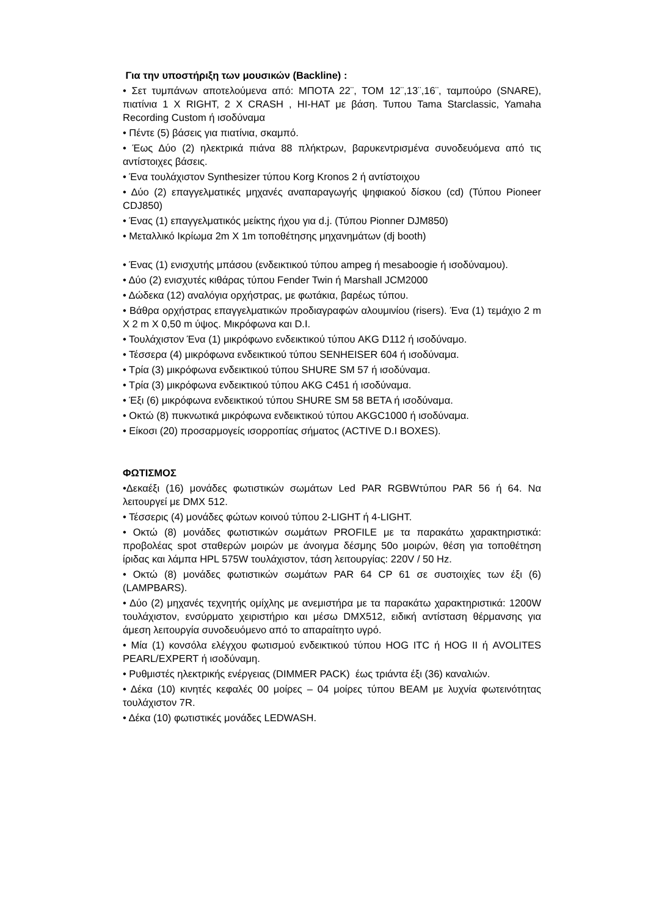Για την υποστήριξη των μουσικών (Backline) :
• Σετ τυμπάνων αποτελούμενα από: ΜΠΟΤΑ 22¨, ΤΟΜ 12¨,13¨,16¨, ταμπούρο (SNARE), πιατίνια 1 Χ RIGHT, 2 X CRASH , HI-HAT με βάση. Τυπου Tama Starclassic, Yamaha Recording Custom ή ισοδύναμα
• Πέντε (5) βάσεις για πιατίνια, σκαμπό.
• Έως Δύο (2) ηλεκτρικά πιάνα 88 πλήκτρων, βαρυκεντρισμένα συνοδευόμενα από τις αντίστοιχες βάσεις.
• Ένα τουλάχιστον Synthesizer τύπου Korg Kronos 2 ή αντίστοιχου
• Δύο (2) επαγγελματικές μηχανές αναπαραγωγής ψηφιακού δίσκου (cd) (Τύπου Pioneer CDJ850)
• Ένας (1) επαγγελματικός μείκτης ήχου για d.j. (Τύπου Pionner DJM850)
• Μεταλλικό Ικρίωμα 2m X 1m τοποθέτησης μηχανημάτων (dj booth)
• Ένας (1) ενισχυτής μπάσου (ενδεικτικού τύπου ampeg ή mesaboogie ή ισοδύναμου).
• Δύο (2) ενισχυτές κιθάρας τύπου Fender Twin ή Marshall JCM2000
• Δώδεκα (12) αναλόγια ορχήστρας, με φωτάκια, βαρέως τύπου.
• Βάθρα ορχήστρας επαγγελματικών προδιαγραφών αλουμινίου (risers). Ένα (1) τεμάχιο 2 m X 2 m X 0,50 m ύψος. Μικρόφωνα και D.I.
• Τουλάχιστον Ένα (1) μικρόφωνο ενδεικτικού τύπου AKG D112 ή ισοδύναμο.
• Τέσσερα (4) μικρόφωνα ενδεικτικού τύπου SENHEISER 604 ή ισοδύναμα.
• Τρία (3) μικρόφωνα ενδεικτικού τύπου SHURE SM 57 ή ισοδύναμα.
• Τρία (3) μικρόφωνα ενδεικτικού τύπου AKG C451 ή ισοδύναμα.
• Έξι (6) μικρόφωνα ενδεικτικού τύπου SHURE SM 58 BETA ή ισοδύναμα.
• Οκτώ (8) πυκνωτικά μικρόφωνα ενδεικτικού τύπου AKGC1000 ή ισοδύναμα.
• Είκοσι (20) προσαρμογείς ισορροπίας σήματος (ACTIVE D.I BOXES).
ΦΩΤΙΣΜΟΣ
•Δεκαέξι (16) μονάδες φωτιστικών σωμάτων Led PAR RGBWτύπου PAR 56 ή 64. Να λειτουργεί με DMX 512.
• Τέσσερις (4) μονάδες φώτων κοινού τύπου 2-LIGHT ή 4-LIGHT.
• Οκτώ (8) μονάδες φωτιστικών σωμάτων PROFILE με τα παρακάτω χαρακτηριστικά: προβολέας spot σταθερών μοιρών με άνοιγμα δέσμης 50ο μοιρών, θέση για τοποθέτηση ίριδας και λάμπα HPL 575W τουλάχιστον, τάση λειτουργίας: 220V / 50 Hz.
• Οκτώ (8) μονάδες φωτιστικών σωμάτων PAR 64 CP 61 σε συστοιχίες των έξι (6) (LAMPBARS).
• Δύο (2) μηχανές τεχνητής ομίχλης με ανεμιστήρα με τα παρακάτω χαρακτηριστικά: 1200W τουλάχιστον, ενσύρματο χειριστήριο και μέσω DMX512, ειδική αντίσταση θέρμανσης για άμεση λειτουργία συνοδευόμενο από το απαραίτητο υγρό.
• Μία (1) κονσόλα ελέγχου φωτισμού ενδεικτικού τύπου HOG ITC ή HOG II ή AVOLITES PEARL/EXPERT ή ισοδύναμη.
• Ρυθμιστές ηλεκτρικής ενέργειας (DIMMER PACK) έως τριάντα έξι (36) καναλιών.
• Δέκα (10) κινητές κεφαλές 00 μοίρες – 04 μοίρες τύπου BEAM με λυχνία φωτεινότητας τουλάχιστον 7R.
• Δέκα (10) φωτιστικές μονάδες LEDWASH.